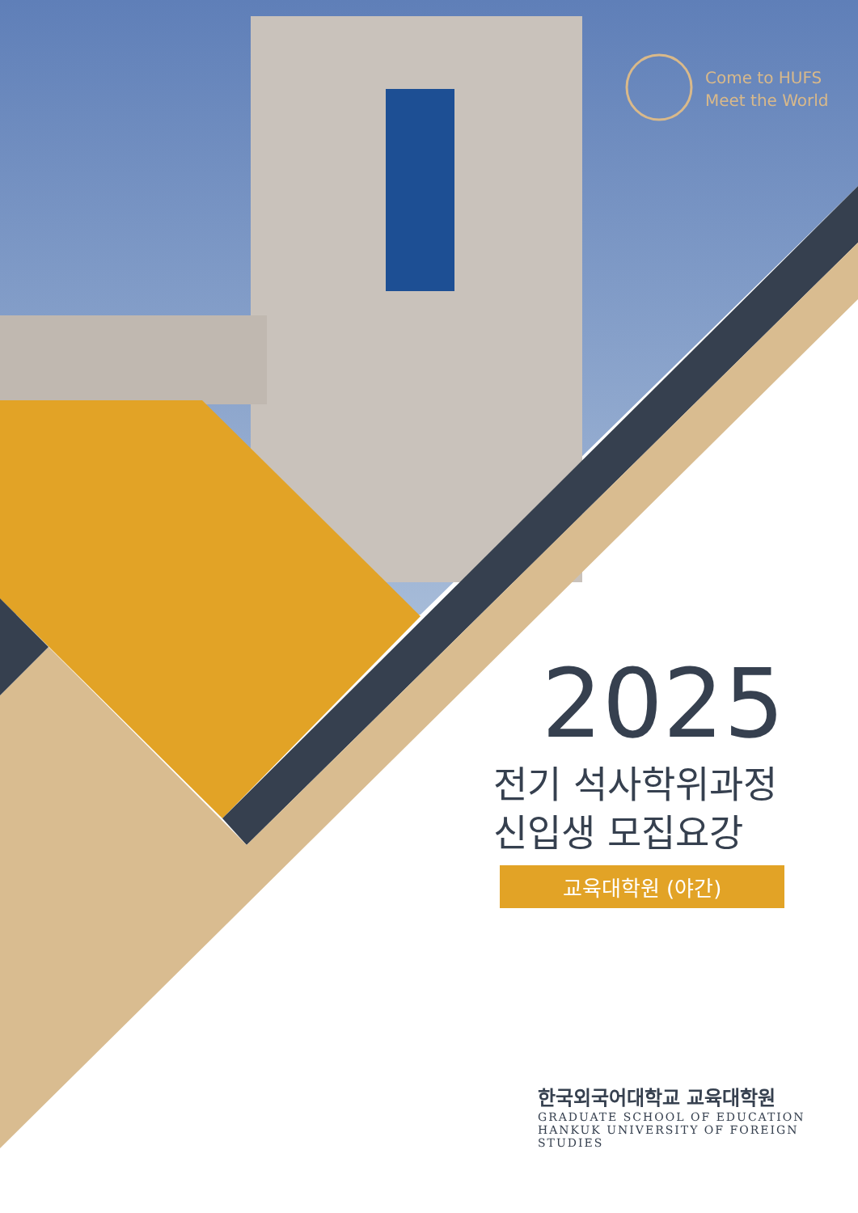Come to HUFS
Meet the World
2025
전기 석사학위과정
신입생 모집요강
교육대학원 (야간)
한국외국어대학교 교육대학원
GRADUATE SCHOOL OF EDUCATION
HANKUK UNIVERSITY OF FOREIGN STUDIES